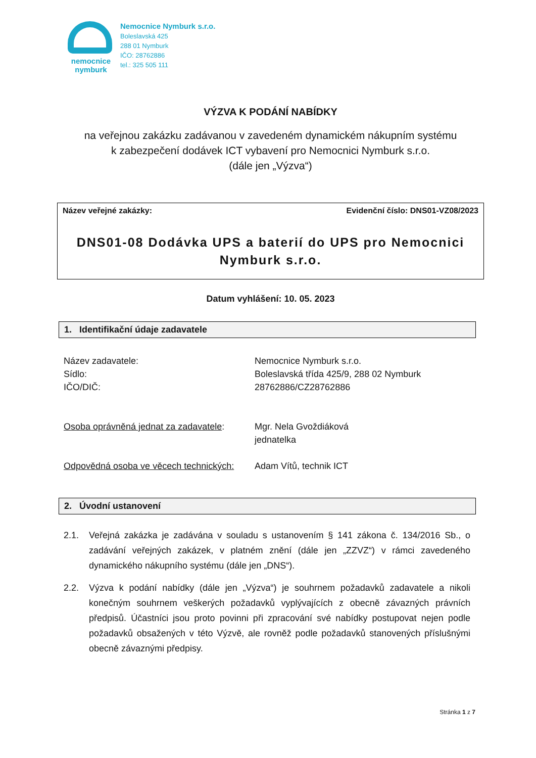nemocnice
nymburk
Nemocnice Nymburk s.r.o.
Boleslavská 425
288 01 Nymburk
IČO: 28762886
tel.: 325 505 111
VÝZVA K PODÁNÍ NABÍDKY
na veřejnou zakázku zadávanou v zavedeném dynamickém nákupním systému
k zabezpečení dodávek ICT vybavení pro Nemocnici Nymburk s.r.o.
(dále jen „Výzva“)
Název veřejné zakázky: Evidenční číslo: DNS01-VZ08/2023
DNS01-08 Dodávka UPS a baterií do UPS pro Nemocnici
Nymburk s.r.o.
Datum vyhlášení: 10. 05. 2023
1. Identifikační údaje zadavatele
Název zadavatele:
Sídlo:
IČO/DIČ:
Osoba oprávněná jednat za zadavatele:
Odpovědná osoba ve věcech technických:
Nemocnice Nymburk s.r.o.
Boleslavská třída 425/9, 288 02 Nymburk
28762886/CZ28762886
Mgr. Nela Gvoždiáková
jednatelka
Adam Vítů, technik ICT
2. Úvodní ustanovení
2.1. Veřejná zakázka je zadávána v souladu s ustanovením § 141 zákona č. 134/2016 Sb., o zadávání veřejných zakázek, v platném znění (dále jen „ZZVZ“) v rámci zavedeného dynamického nákupního systému (dále jen „DNS“).
2.2. Výzva k podání nabídky (dále jen „Výzva“) je souhrnem požadavků zadavatele a nikoli konečným souhrnem veškerých požadavků vyplývajících z obecně závazných právních předpisů. Účastníci jsou proto povinni při zpracování své nabídky postupovat nejen podle požadavků obsažených v této Výzvě, ale rovněž podle požadavků stanovených příslušnými obecně závaznými předpisy.
Stránka 1 z 7